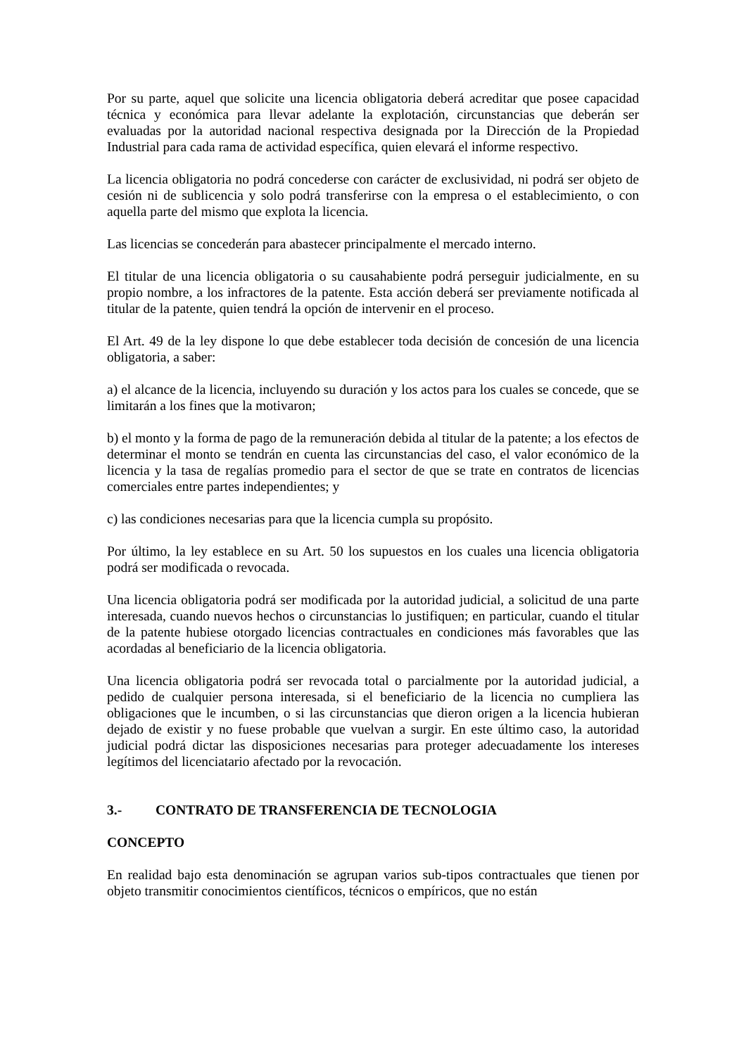Por su parte, aquel que solicite una licencia obligatoria deberá acreditar que posee capacidad técnica y económica para llevar adelante la explotación, circunstancias que deberán ser evaluadas por la autoridad nacional respectiva designada por la Dirección de la Propiedad Industrial para cada rama de actividad específica, quien elevará el informe respectivo.
La licencia obligatoria no podrá concederse con carácter de exclusividad, ni podrá ser objeto de cesión ni de sublicencia y solo podrá transferirse con la empresa o el establecimiento, o con aquella parte del mismo que explota la licencia.
Las licencias se concederán para abastecer principalmente el mercado interno.
El titular de una licencia obligatoria o su causahabiente podrá perseguir judicialmente, en su propio nombre, a los infractores de la patente. Esta acción deberá ser previamente notificada al titular de la patente, quien tendrá la opción de intervenir en el proceso.
El Art. 49 de la ley dispone lo que debe establecer toda decisión de concesión de una licencia obligatoria, a saber:
a) el alcance de la licencia, incluyendo su duración y los actos para los cuales se concede, que se limitarán a los fines que la motivaron;
b) el monto y la forma de pago de la remuneración debida al titular de la patente; a los efectos de determinar el monto se tendrán en cuenta las circunstancias del caso, el valor económico de la licencia y la tasa de regalías promedio para el sector de que se trate en contratos de licencias comerciales entre partes independientes; y
c) las condiciones necesarias para que la licencia cumpla su propósito.
Por último, la ley establece en su Art. 50 los supuestos en los cuales una licencia obligatoria podrá ser modificada o revocada.
Una licencia obligatoria podrá ser modificada por la autoridad judicial, a solicitud de una parte interesada, cuando nuevos hechos o circunstancias lo justifiquen; en particular, cuando el titular de la patente hubiese otorgado licencias contractuales en condiciones más favorables que las acordadas al beneficiario de la licencia obligatoria.
Una licencia obligatoria podrá ser revocada total o parcialmente por la autoridad judicial, a pedido de cualquier persona interesada, si el beneficiario de la licencia no cumpliera las obligaciones que le incumben, o si las circunstancias que dieron origen a la licencia hubieran dejado de existir y no fuese probable que vuelvan a surgir. En este último caso, la autoridad judicial podrá dictar las disposiciones necesarias para proteger adecuadamente los intereses legítimos del licenciatario afectado por la revocación.
3.- CONTRATO DE TRANSFERENCIA DE TECNOLOGIA
CONCEPTO
En realidad bajo esta denominación se agrupan varios sub-tipos contractuales que tienen por objeto transmitir conocimientos científicos, técnicos o empíricos, que no están